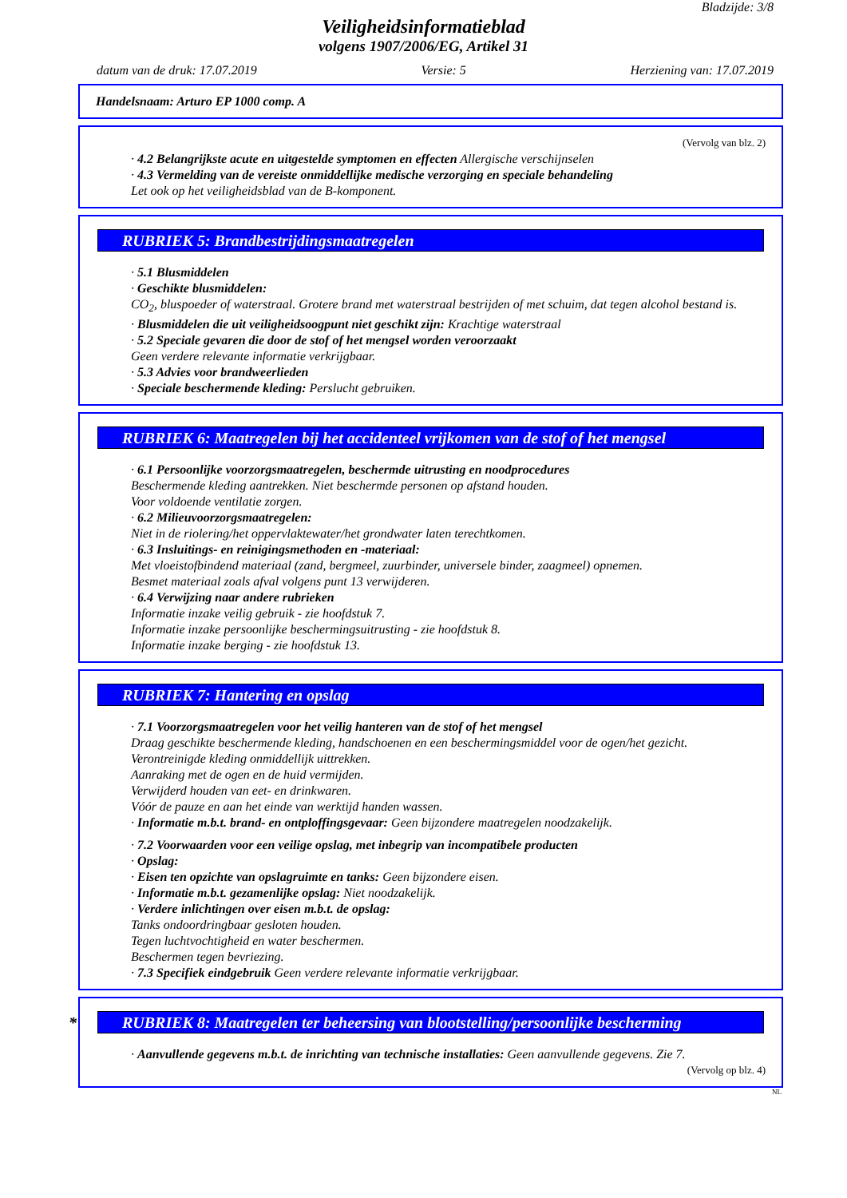Bladzijde: 3/8
Veiligheidsinformatieblad
volgens 1907/2006/EG, Artikel 31
datum van de druk: 17.07.2019 Versie: 5 Herziening van: 17.07.2019
Handelsnaam: Arturo EP 1000 comp. A
(Vervolg van blz. 2)
· 4.2 Belangrijkste acute en uitgestelde symptomen en effecten Allergische verschijnselen
· 4.3 Vermelding van de vereiste onmiddellijke medische verzorging en speciale behandeling
Let ook op het veiligheidsblad van de B-komponent.
RUBRIEK 5: Brandbestrijdingsmaatregelen
· 5.1 Blusmiddelen
· Geschikte blusmiddelen:
CO<sub>2</sub>, bluspoeder of waterstraal. Grotere brand met waterstraal bestrijden of met schuim, dat tegen alcohol bestand is.
· Blusmiddelen die uit veiligheidsoogpunt niet geschikt zijn: Krachtige waterstraal
· 5.2 Speciale gevaren die door de stof of het mengsel worden veroorzaakt
Geen verdere relevante informatie verkrijgbaar.
· 5.3 Advies voor brandweerlieden
· Speciale beschermende kleding: Perslucht gebruiken.
RUBRIEK 6: Maatregelen bij het accidenteel vrijkomen van de stof of het mengsel
· 6.1 Persoonlijke voorzorgsmaatregelen, beschermde uitrusting en noodprocedures
Beschermende kleding aantrekken. Niet beschermde personen op afstand houden.
Voor voldoende ventilatie zorgen.
· 6.2 Milieuvoorzorgsmaatregelen:
Niet in de riolering/het oppervlaktewater/het grondwater laten terechtkomen.
· 6.3 Insluitings- en reinigingsmethoden en -materiaal:
Met vloeistofbindend materiaal (zand, bergmeel, zuurbinder, universele binder, zaagmeel) opnemen.
Besmet materiaal zoals afval volgens punt 13 verwijderen.
· 6.4 Verwijzing naar andere rubrieken
Informatie inzake veilig gebruik - zie hoofdstuk 7.
Informatie inzake persoonlijke beschermingsuitrusting - zie hoofdstuk 8.
Informatie inzake berging - zie hoofdstuk 13.
RUBRIEK 7: Hantering en opslag
· 7.1 Voorzorgsmaatregelen voor het veilig hanteren van de stof of het mengsel
Draag geschikte beschermende kleding, handschoenen en een beschermingsmiddel voor de ogen/het gezicht.
Verontreinigde kleding onmiddellijk uittrekken.
Aanraking met de ogen en de huid vermijden.
Verwijderd houden van eet- en drinkwaren.
Vóór de pauze en aan het einde van werktijd handen wassen.
· Informatie m.b.t. brand- en ontploffingsgevaar: Geen bijzondere maatregelen noodzakelijk.
· 7.2 Voorwaarden voor een veilige opslag, met inbegrip van incompatibele producten
· Opslag:
· Eisen ten opzichte van opslagruimte en tanks: Geen bijzondere eisen.
· Informatie m.b.t. gezamenlijke opslag: Niet noodzakelijk.
· Verdere inlichtingen over eisen m.b.t. de opslag:
Tanks ondoordringbaar gesloten houden.
Tegen luchtvochtigheid en water beschermen.
Beschermen tegen bevriezing.
· 7.3 Specifiek eindgebruik Geen verdere relevante informatie verkrijgbaar.
* RUBRIEK 8: Maatregelen ter beheersing van blootstelling/persoonlijke bescherming
· Aanvullende gegevens m.b.t. de inrichting van technische installaties: Geen aanvullende gegevens. Zie 7.
(Vervolg op blz. 4)
NL